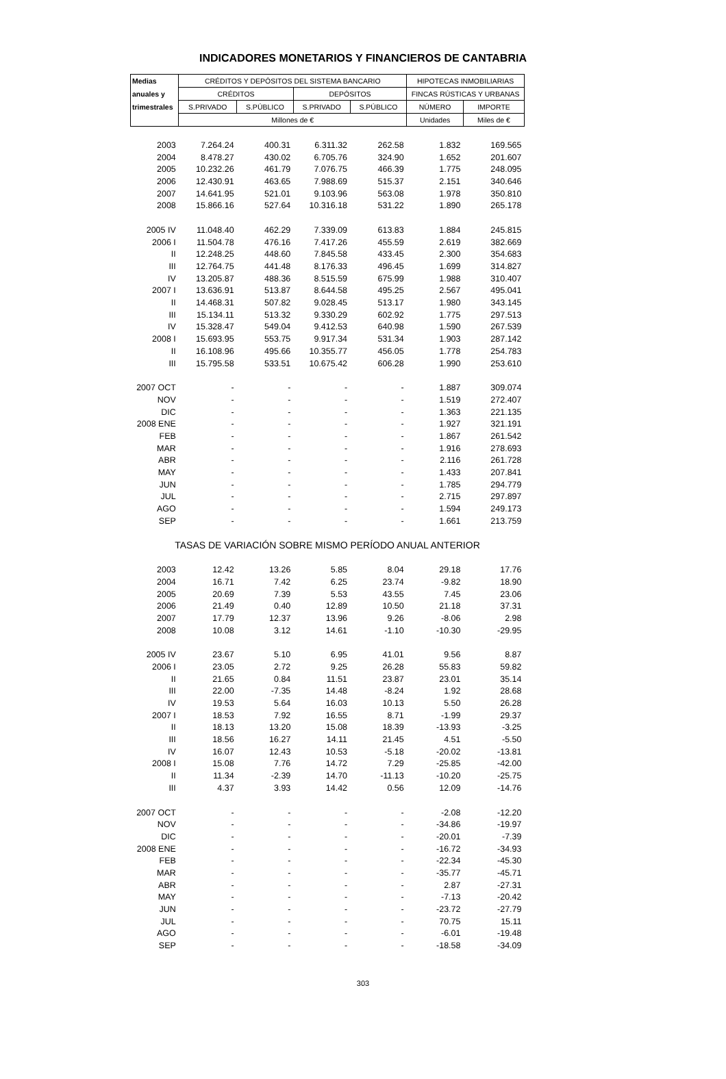INDICADORES MONETARIOS Y FINANCIEROS DE CANTABRIA
| Medias | CRÉDITOS Y DEPÓSITOS DEL SISTEMA BANCARIO | | | | HIPOTECAS INMOBILIARIAS | |
| --- | --- | --- | --- | --- | --- | --- |
| anuales y | CRÉDITOS | | DEPÓSITOS | | FINCAS RÚSTICAS Y URBANAS | |
| trimestrales | S.PRIVADO | S.PÚBLICO | S.PRIVADO | S.PÚBLICO | NÚMERO | IMPORTE |
| | Millones de € | | | | Unidades | Miles de € |
| 2003 | 7.264.24 | 400.31 | 6.311.32 | 262.58 | 1.832 | 169.565 |
| 2004 | 8.478.27 | 430.02 | 6.705.76 | 324.90 | 1.652 | 201.607 |
| 2005 | 10.232.26 | 461.79 | 7.076.75 | 466.39 | 1.775 | 248.095 |
| 2006 | 12.430.91 | 463.65 | 7.988.69 | 515.37 | 2.151 | 340.646 |
| 2007 | 14.641.95 | 521.01 | 9.103.96 | 563.08 | 1.978 | 350.810 |
| 2008 | 15.866.16 | 527.64 | 10.316.18 | 531.22 | 1.890 | 265.178 |
| 2005 IV | 11.048.40 | 462.29 | 7.339.09 | 613.83 | 1.884 | 245.815 |
| 2006 I | 11.504.78 | 476.16 | 7.417.26 | 455.59 | 2.619 | 382.669 |
| II | 12.248.25 | 448.60 | 7.845.58 | 433.45 | 2.300 | 354.683 |
| III | 12.764.75 | 441.48 | 8.176.33 | 496.45 | 1.699 | 314.827 |
| IV | 13.205.87 | 488.36 | 8.515.59 | 675.99 | 1.988 | 310.407 |
| 2007 I | 13.636.91 | 513.87 | 8.644.58 | 495.25 | 2.567 | 495.041 |
| II | 14.468.31 | 507.82 | 9.028.45 | 513.17 | 1.980 | 343.145 |
| III | 15.134.11 | 513.32 | 9.330.29 | 602.92 | 1.775 | 297.513 |
| IV | 15.328.47 | 549.04 | 9.412.53 | 640.98 | 1.590 | 267.539 |
| 2008 I | 15.693.95 | 553.75 | 9.917.34 | 531.34 | 1.903 | 287.142 |
| II | 16.108.96 | 495.66 | 10.355.77 | 456.05 | 1.778 | 254.783 |
| III | 15.795.58 | 533.51 | 10.675.42 | 606.28 | 1.990 | 253.610 |
| 2007 OCT | - | - | - | - | 1.887 | 309.074 |
| NOV | - | - | - | - | 1.519 | 272.407 |
| DIC | - | - | - | - | 1.363 | 221.135 |
| 2008 ENE | - | - | - | - | 1.927 | 321.191 |
| FEB | - | - | - | - | 1.867 | 261.542 |
| MAR | - | - | - | - | 1.916 | 278.693 |
| ABR | - | - | - | - | 2.116 | 261.728 |
| MAY | - | - | - | - | 1.433 | 207.841 |
| JUN | - | - | - | - | 1.785 | 294.779 |
| JUL | - | - | - | - | 2.715 | 297.897 |
| AGO | - | - | - | - | 1.594 | 249.173 |
| SEP | - | - | - | - | 1.661 | 213.759 |
| TASAS DE VARIACIÓN SOBRE MISMO PERÍODO ANUAL ANTERIOR | | | | | | |
| 2003 | 12.42 | 13.26 | 5.85 | 8.04 | 29.18 | 17.76 |
| 2004 | 16.71 | 7.42 | 6.25 | 23.74 | -9.82 | 18.90 |
| 2005 | 20.69 | 7.39 | 5.53 | 43.55 | 7.45 | 23.06 |
| 2006 | 21.49 | 0.40 | 12.89 | 10.50 | 21.18 | 37.31 |
| 2007 | 17.79 | 12.37 | 13.96 | 9.26 | -8.06 | 2.98 |
| 2008 | 10.08 | 3.12 | 14.61 | -1.10 | -10.30 | -29.95 |
| 2005 IV | 23.67 | 5.10 | 6.95 | 41.01 | 9.56 | 8.87 |
| 2006 I | 23.05 | 2.72 | 9.25 | 26.28 | 55.83 | 59.82 |
| II | 21.65 | 0.84 | 11.51 | 23.87 | 23.01 | 35.14 |
| III | 22.00 | -7.35 | 14.48 | -8.24 | 1.92 | 28.68 |
| IV | 19.53 | 5.64 | 16.03 | 10.13 | 5.50 | 26.28 |
| 2007 I | 18.53 | 7.92 | 16.55 | 8.71 | -1.99 | 29.37 |
| II | 18.13 | 13.20 | 15.08 | 18.39 | -13.93 | -3.25 |
| III | 18.56 | 16.27 | 14.11 | 21.45 | 4.51 | -5.50 |
| IV | 16.07 | 12.43 | 10.53 | -5.18 | -20.02 | -13.81 |
| 2008 I | 15.08 | 7.76 | 14.72 | 7.29 | -25.85 | -42.00 |
| II | 11.34 | -2.39 | 14.70 | -11.13 | -10.20 | -25.75 |
| III | 4.37 | 3.93 | 14.42 | 0.56 | 12.09 | -14.76 |
| 2007 OCT | - | - | - | - | -2.08 | -12.20 |
| NOV | - | - | - | - | -34.86 | -19.97 |
| DIC | - | - | - | - | -20.01 | -7.39 |
| 2008 ENE | - | - | - | - | -16.72 | -34.93 |
| FEB | - | - | - | - | -22.34 | -45.30 |
| MAR | - | - | - | - | -35.77 | -45.71 |
| ABR | - | - | - | - | 2.87 | -27.31 |
| MAY | - | - | - | - | -7.13 | -20.42 |
| JUN | - | - | - | - | -23.72 | -27.79 |
| JUL | - | - | - | - | 70.75 | 15.11 |
| AGO | - | - | - | - | -6.01 | -19.48 |
| SEP | - | - | - | - | -18.58 | -34.09 |
303